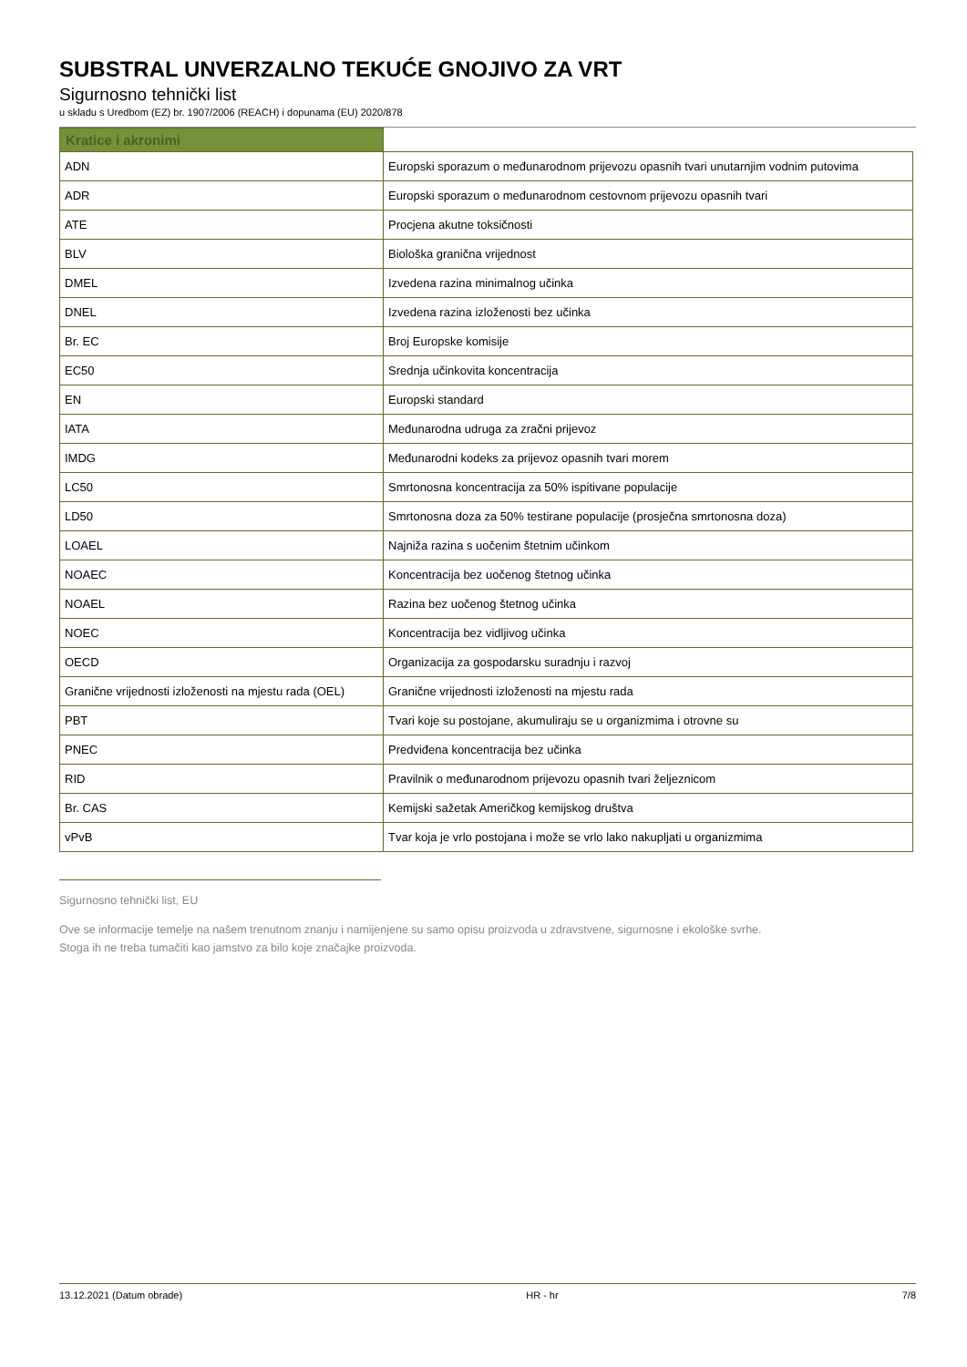SUBSTRAL UNVERZALNO TEKUĆE GNOJIVO ZA VRT
Sigurnosno tehnički list
u skladu s Uredbom (EZ) br. 1907/2006 (REACH) i dopunama (EU) 2020/878
| Kratice i akronimi | |
| ADN | Europski sporazum o međunarodnom prijevozu opasnih tvari unutarnjim vodnim putovima |
| ADR | Europski sporazum o međunarodnom cestovnom prijevozu opasnih tvari |
| ATE | Procjena akutne toksičnosti |
| BLV | Biološka granična vrijednost |
| DMEL | Izvedena razina minimalnog učinka |
| DNEL | Izvedena razina izloženosti bez učinka |
| Br. EC | Broj Europske komisije |
| EC50 | Srednja učinkovita koncentracija |
| EN | Europski standard |
| IATA | Međunarodna udruga za zračni prijevoz |
| IMDG | Međunarodni kodeks za prijevoz opasnih tvari morem |
| LC50 | Smrtonosna koncentracija za 50% ispitivane populacije |
| LD50 | Smrtonosna doza za 50% testirane populacije (prosječna smrtonosna doza) |
| LOAEL | Najniža razina s uočenim štetnim učinkom |
| NOAEC | Koncentracija bez uočenog štetnog učinka |
| NOAEL | Razina bez uočenog štetnog učinka |
| NOEC | Koncentracija bez vidljivog učinka |
| OECD | Organizacija za gospodarsku suradnju i razvoj |
| Granične vrijednosti izloženosti na mjestu rada (OEL) | Granične vrijednosti izloženosti na mjestu rada |
| PBT | Tvari koje su postojane, akumuliraju se u organizmima i otrovne su |
| PNEC | Predviđena koncentracija bez učinka |
| RID | Pravilnik o međunarodnom prijevozu opasnih tvari željeznicom |
| Br. CAS | Kemijski sažetak Američkog kemijskog društva |
| vPvB | Tvar koja je vrlo postojana i može se vrlo lako nakupljati u organizmima |
Sigurnosno tehnički list, EU
Ove se informacije temelje na našem trenutnom znanju i namijenjene su samo opisu proizvoda u zdravstvene, sigurnosne i ekološke svrhe.
Stoga ih ne treba tumačiti kao jamstvo za bilo koje značajke proizvoda.
13.12.2021 (Datum obrade) HR - hr 7/8